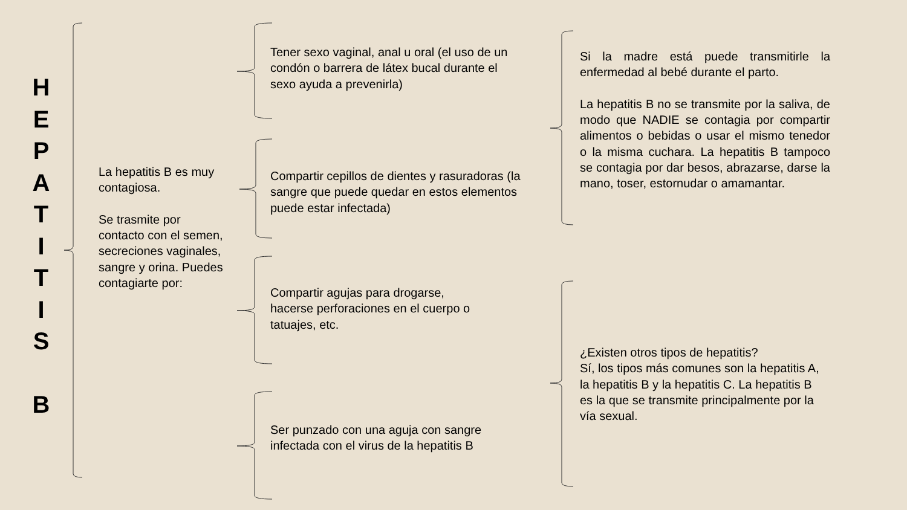H
E
P
A
T
I
T
I
S
B
La hepatitis B es muy contagiosa.
Se trasmite por contacto con el semen, secreciones vaginales, sangre y orina. Puedes contagiarte por:
Tener sexo vaginal, anal u oral (el uso de un condón o barrera de látex bucal durante el sexo ayuda a prevenirla)
Compartir cepillos de dientes y rasuradoras (la sangre que puede quedar en estos elementos puede estar infectada)
Compartir agujas para drogarse, hacerse perforaciones en el cuerpo o tatuajes, etc.
Ser punzado con una aguja con sangre infectada con el virus de la hepatitis B
Si la madre está puede transmitirle la enfermedad al bebé durante el parto.
La hepatitis B no se transmite por la saliva, de modo que NADIE se contagia por compartir alimentos o bebidas o usar el mismo tenedor o la misma cuchara. La hepatitis B tampoco se contagia por dar besos, abrazarse, darse la mano, toser, estornudar o amamantar.
¿Existen otros tipos de hepatitis?
Sí, los tipos más comunes son la hepatitis A, la hepatitis B y la hepatitis C. La hepatitis B es la que se transmite principalmente por la vía sexual.